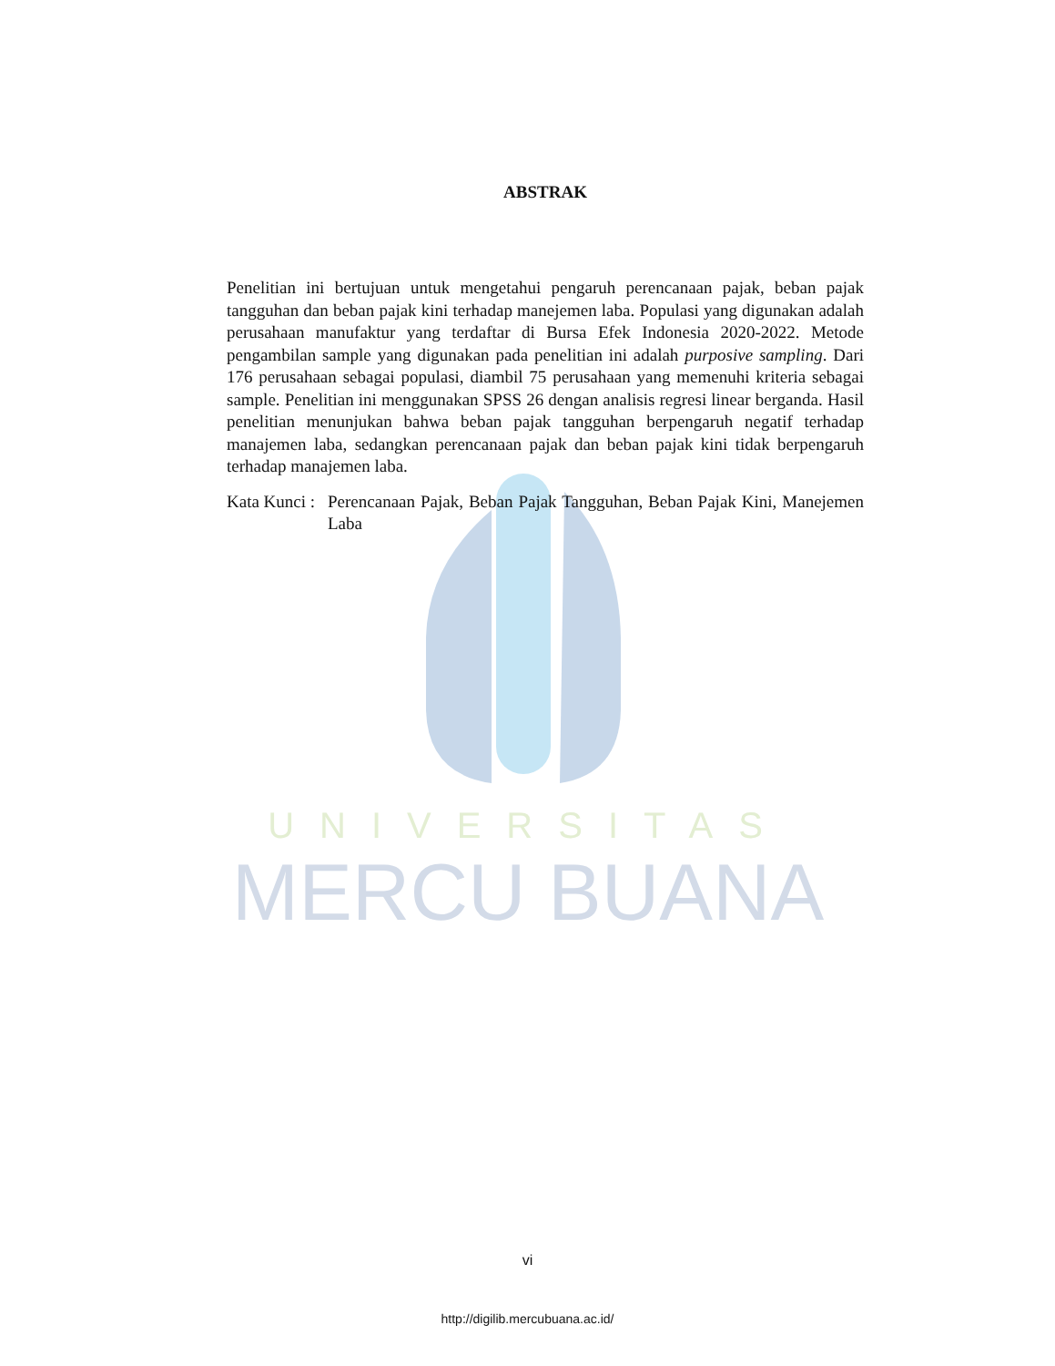UNIVERSITAS
MERCU BUANA
ABSTRAK
Penelitian ini bertujuan untuk mengetahui pengaruh perencanaan pajak, beban pajak tangguhan dan beban pajak kini terhadap manejemen laba. Populasi yang digunakan adalah perusahaan manufaktur yang terdaftar di Bursa Efek Indonesia 2020-2022. Metode pengambilan sample yang digunakan pada penelitian ini adalah purposive sampling. Dari 176 perusahaan sebagai populasi, diambil 75 perusahaan yang memenuhi kriteria sebagai sample. Penelitian ini menggunakan SPSS 26 dengan analisis regresi linear berganda. Hasil penelitian menunjukan bahwa beban pajak tangguhan berpengaruh negatif terhadap manajemen laba, sedangkan perencanaan pajak dan beban pajak kini tidak berpengaruh terhadap manajemen laba.
Kata Kunci : Perencanaan Pajak, Beban Pajak Tangguhan, Beban Pajak Kini, Manejemen Laba
vi
http://digilib.mercubuana.ac.id/